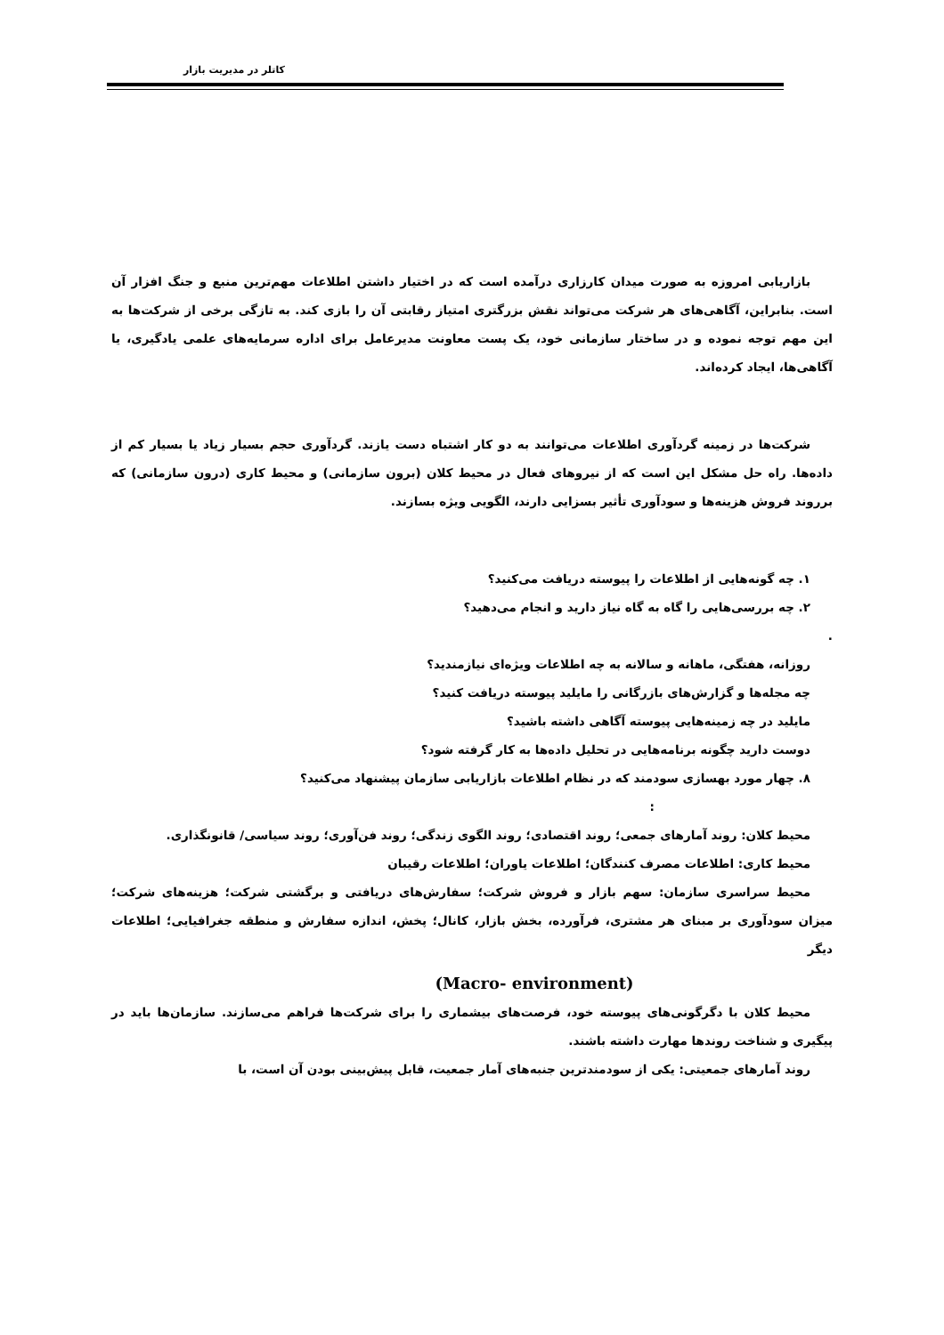کاتلر در مدیریت بازار
بازاریابی امروزه به صورت میدان کارزاری درآمده است که در اختیار داشتن اطلاعات مهم‌ترین منبع و جنگ افزار آن است. بنابراین، آگاهی‌های هر شرکت می‌تواند نقش بزرگتری امتیاز رقابتی آن را بازی کند. به تازگی برخی از شرکت‌ها به این مهم توجه نموده و در ساختار سازمانی خود، یک پست معاونت مدیرعامل برای اداره سرمایه‌های علمی یادگیری، یا آگاهی‌ها، ایجاد کرده‌اند.
شرکت‌ها در زمینه گردآوری اطلاعات می‌توانند به دو کار اشتباه دست یازند. گردآوری حجم بسیار زیاد یا بسیار کم از داده‌ها. راه حل مشکل این است که از نیروهای فعال در محیط کلان (برون سازمانی) و محیط کاری (درون سازمانی) که برروند فروش هزینه‌ها و سودآوری تأثیر بسزایی دارند، الگویی ویژه بسازند.
۱. چه گونه‌هایی از اطلاعات را پیوسته دریافت می‌کنید؟
۲. چه بررسی‌هایی را گاه به گاه نیاز دارید و انجام می‌دهید؟
.
روزانه، هفتگی، ماهانه و سالانه به چه اطلاعات ویژه‌ای نیازمندید؟
چه مجله‌ها و گزارش‌های بازرگانی را مایلید پیوسته دریافت کنید؟
مایلید در چه زمینه‌هایی پیوسته آگاهی داشته باشید؟
دوست دارید چگونه برنامه‌هایی در تحلیل داده‌ها به کار گرفته شود؟
۸. چهار مورد بهسازی سودمند که در نظام اطلاعات بازاریابی سازمان پیشنهاد می‌کنید؟
:
محیط کلان: روند آمارهای جمعی؛ روند اقتصادی؛ روند الگوی زندگی؛ روند فن‌آوری؛ روند سیاسی/ قانونگذاری.
محیط کاری: اطلاعات مصرف کنندگان؛ اطلاعات یاوران؛ اطلاعات رقیبان
محیط سراسری سازمان: سهم بازار و فروش شرکت؛ سفارش‌های دریافتی و برگشتی شرکت؛ هزینه‌های شرکت؛ میزان سودآوری بر مبنای هر مشتری، فرآورده، بخش بازار، کانال؛ پخش، اندازه سفارش و منطقه جغرافیایی؛ اطلاعات دیگر
(Macro- environment)
محیط کلان با دگرگونی‌های پیوسته خود، فرصت‌های بیشماری را برای شرکت‌ها فراهم می‌سازند. سازمان‌ها باید در پیگیری و شناخت روندها مهارت داشته باشند.
روند آمارهای جمعیتی: یکی از سودمندترین جنبه‌های آمار جمعیت، قابل پیش‌بینی بودن آن است، با